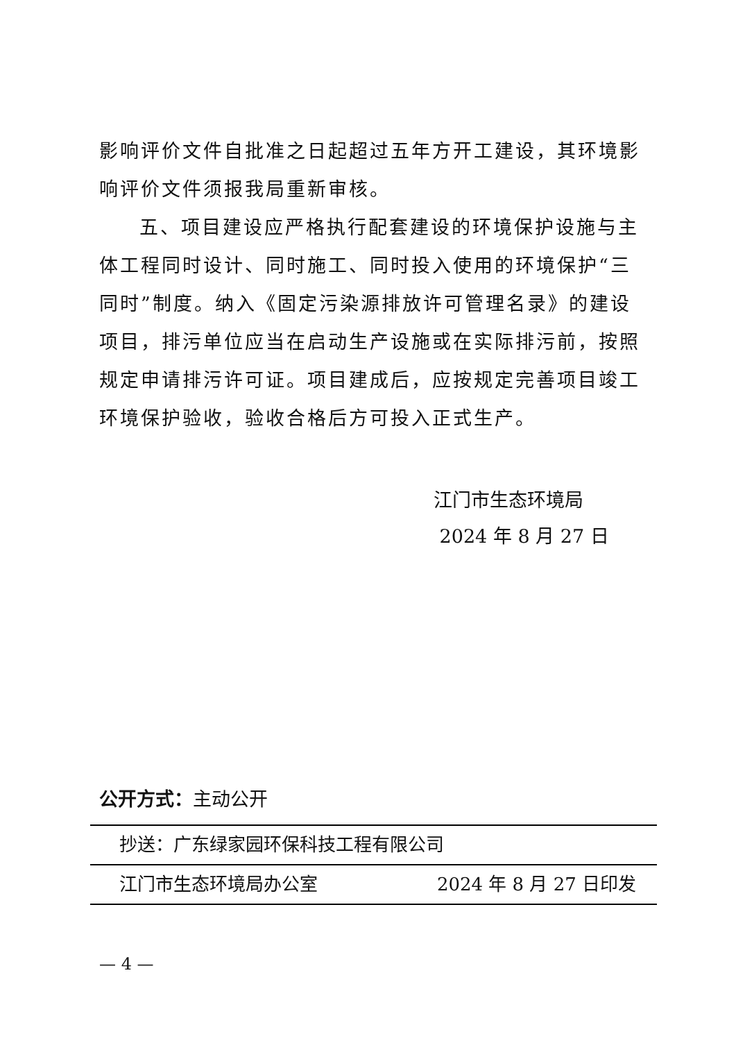影响评价文件自批准之日起超过五年方开工建设，其环境影响评价文件须报我局重新审核。
五、项目建设应严格执行配套建设的环境保护设施与主体工程同时设计、同时施工、同时投入使用的环境保护“三同时”制度。纳入《固定污染源排放许可管理名录》的建设项目，排污单位应当在启动生产设施或在实际排污前，按照规定申请排污许可证。项目建成后，应按规定完善项目竣工环境保护验收，验收合格后方可投入正式生产。
江门市生态环境局
2024 年 8 月 27 日
公开方式：主动公开
抄送：广东绿家园环保科技工程有限公司
江门市生态环境局办公室 2024 年 8 月 27 日印发
— 4 —